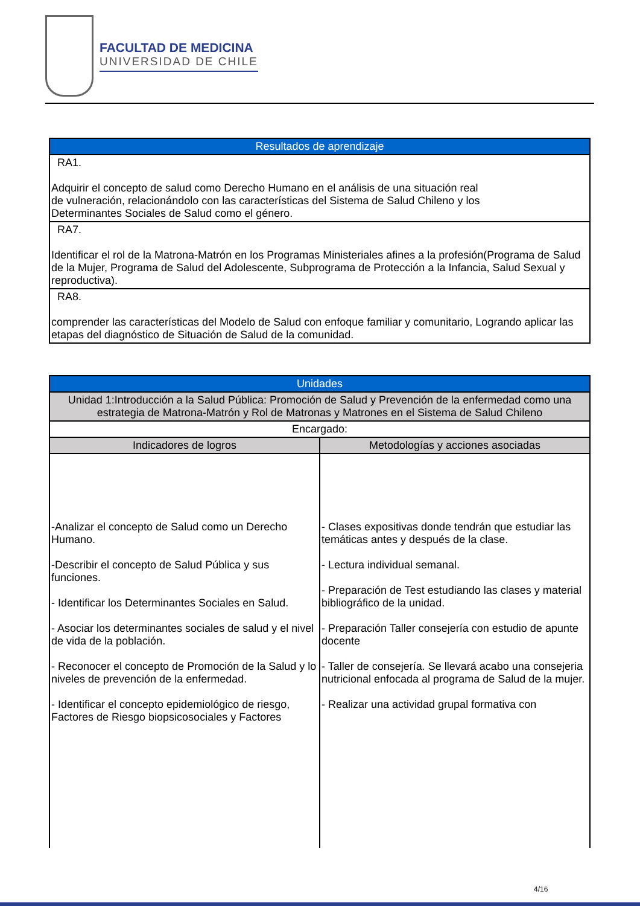FACULTAD DE MEDICINA
UNIVERSIDAD DE CHILE
| Resultados de aprendizaje |
| --- |
| RA1. Adquirir el concepto de salud como Derecho Humano en el análisis de una situación real de vulneración, relacionándolo con las características del Sistema de Salud Chileno y los Determinantes Sociales de Salud como el género. |
| RA7. Identificar el rol de la Matrona-Matrón en los Programas Ministeriales afines a la profesión(Programa de Salud de la Mujer, Programa de Salud del Adolescente, Subprograma de Protección a la Infancia, Salud Sexual y reproductiva). |
| RA8. comprender las características del Modelo de Salud con enfoque familiar y comunitario, Logrando aplicar las etapas del diagnóstico de Situación de Salud de la comunidad. |
| Unidades | |
| --- | --- |
| Unidad 1:Introducción a la Salud Pública: Promoción de Salud y Prevención de la enfermedad como una estrategia de Matrona-Matrón y Rol de Matronas y Matrones en el Sistema de Salud Chileno | |
| Encargado: | |
| Indicadores de logros | Metodologías y acciones asociadas |
| -Analizar el concepto de Salud como un Derecho Humano. -Describir el concepto de Salud Pública y sus funciones. - Identificar los Determinantes Sociales en Salud. - Asociar los determinantes sociales de salud y el nivel de vida de la población. - Reconocer el concepto de Promoción de la Salud y lo niveles de prevención de la enfermedad. - Identificar el concepto epidemiológico de riesgo, Factores de Riesgo biopsicosociales y Factores | - Clases expositivas donde tendrán que estudiar las temáticas antes y después de la clase. - Lectura individual semanal. - Preparación de Test estudiando las clases y material bibliográfico de la unidad. - Preparación Taller consejería con estudio de apunte docente - Taller de consejería. Se llevará acabo una consejeria nutricional enfocada al programa de Salud de la mujer. - Realizar una actividad grupal formativa con |
4/16